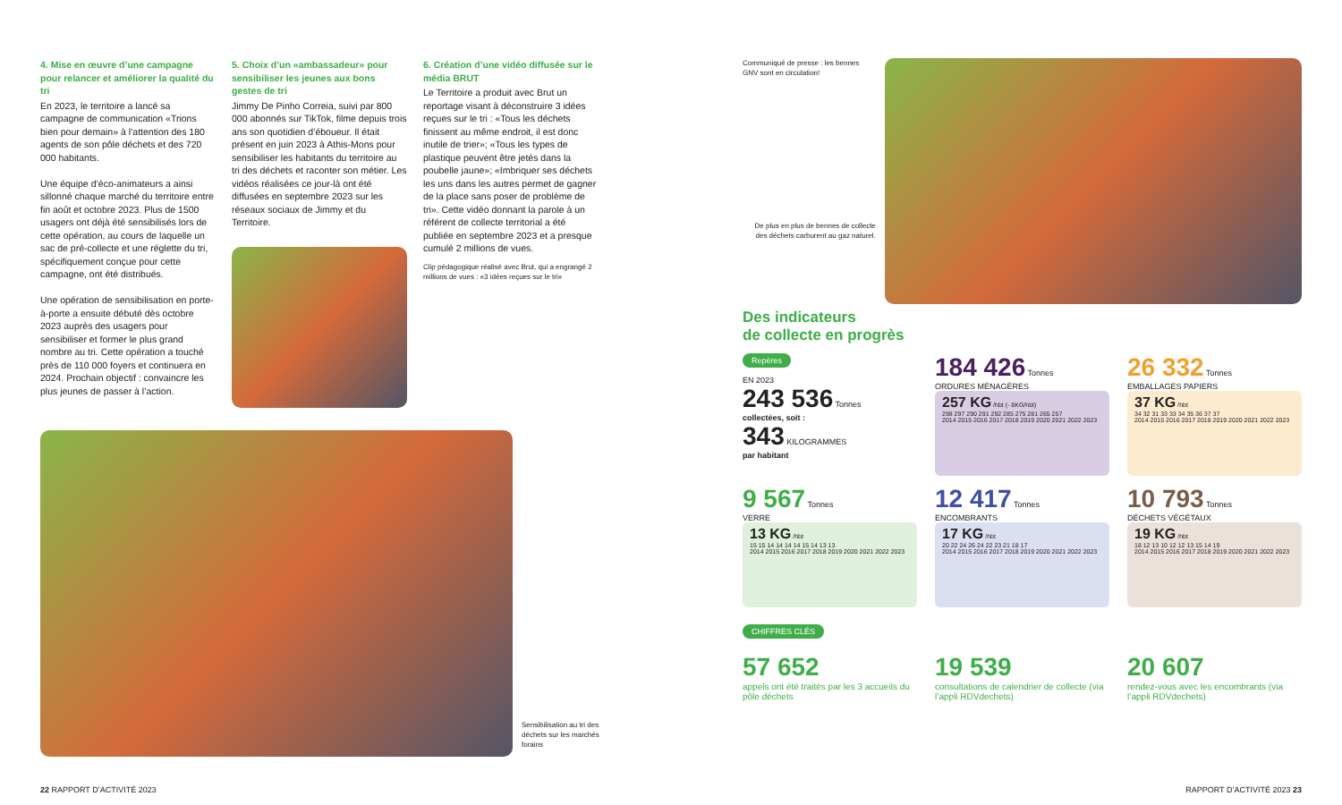4. Mise en œuvre d’une campagne pour relancer et améliorer la qualité du tri
En 2023, le territoire a lancé sa campagne de communication «Trions bien pour demain» à l’attention des 180 agents de son pôle déchets et des 720 000 habitants.
Une équipe d’éco-animateurs a ainsi sillonné chaque marché du territoire entre fin août et octobre 2023. Plus de 1500 usagers ont déjà été sensibilisés lors de cette opération, au cours de laquelle un sac de pré-collecte et une réglette du tri, spécifiquement conçue pour cette campagne, ont été distribués.
Une opération de sensibilisation en porte-à-porte a ensuite débuté dès octobre 2023 auprès des usagers pour sensibiliser et former le plus grand nombre au tri. Cette opération a touché près de 110 000 foyers et continuera en 2024. Prochain objectif : convaincre les plus jeunes de passer à l’action.
5. Choix d’un «ambassadeur» pour sensibiliser les jeunes aux bons gestes de tri
Jimmy De Pinho Correia, suivi par 800 000 abonnés sur TikTok, filme depuis trois ans son quotidien d’éboueur. Il était présent en juin 2023 à Athis-Mons pour sensibiliser les habitants du territoire au tri des déchets et raconter son métier. Les vidéos réalisées ce jour-là ont été diffusées en septembre 2023 sur les réseaux sociaux de Jimmy et du Territoire.
6. Création d’une vidéo diffusée sur le média BRUT
Le Territoire a produit avec Brut un reportage visant à déconstruire 3 idées reçues sur le tri : «Tous les déchets finissent au même endroit, il est donc inutile de trier»; «Tous les types de plastique peuvent être jetés dans la poubelle jaune»; «Imbriquer ses déchets les uns dans les autres permet de gagner de la place sans poser de problème de tri». Cette vidéo donnant la parole à un référent de collecte territorial a été publiée en septembre 2023 et a presque cumulé 2 millions de vues.
Clip pédagogique réalisé avec Brut, qui a engrangé 2 millions de vues : «3 idées reçues sur le tri»
Sensibilisation au tri des déchets sur les marchés forains
22 RAPPORT D’ACTIVITÉ 2023
Communiqué de presse : les bennes GNV sont en circulation!
De plus en plus de bennes de collecte des déchets carburent au gaz naturel.
Des indicateurs
de collecte en progrès
Repères
EN 2023
243 536 Tonnes
collectées, soit :
343 KILOGRAMMES
par habitant
184 426 Tonnes
ORDURES MÉNAGÈRES
257 KG /hbt (- 8KG/hbt)
298 297 290 291 292 285 275 281 265 257
2014 2015 2016 2017 2018 2019 2020 2021 2022 2023
26 332 Tonnes
EMBALLAGES PAPIERS
37 KG /hbt
34 32 31 33 33 34 35 36 37 37
2014 2015 2016 2017 2018 2019 2020 2021 2022 2023
9 567 Tonnes
VERRE
13 KG /hbt
15 15 14 14 14 14 15 14 13 13
2014 2015 2016 2017 2018 2019 2020 2021 2022 2023
12 417 Tonnes
ENCOMBRANTS
17 KG /hbt
20 22 24 26 24 22 23 21 18 17
2014 2015 2016 2017 2018 2019 2020 2021 2022 2023
10 793 Tonnes
DÉCHETS VÉGÉTAUX
19 KG /hbt
18 12 13 10 12 12 13 15 14 19
2014 2015 2016 2017 2018 2019 2020 2021 2022 2023
CHIFFRES CLÉS
57 652
appels ont été traités par les 3 accueils du pôle déchets
19 539
consultations de calendrier de collecte (via l’appli RDVdechets)
20 607
rendez-vous avec les encombrants (via l’appli RDVdechets)
RAPPORT D’ACTIVITÉ 2023 23